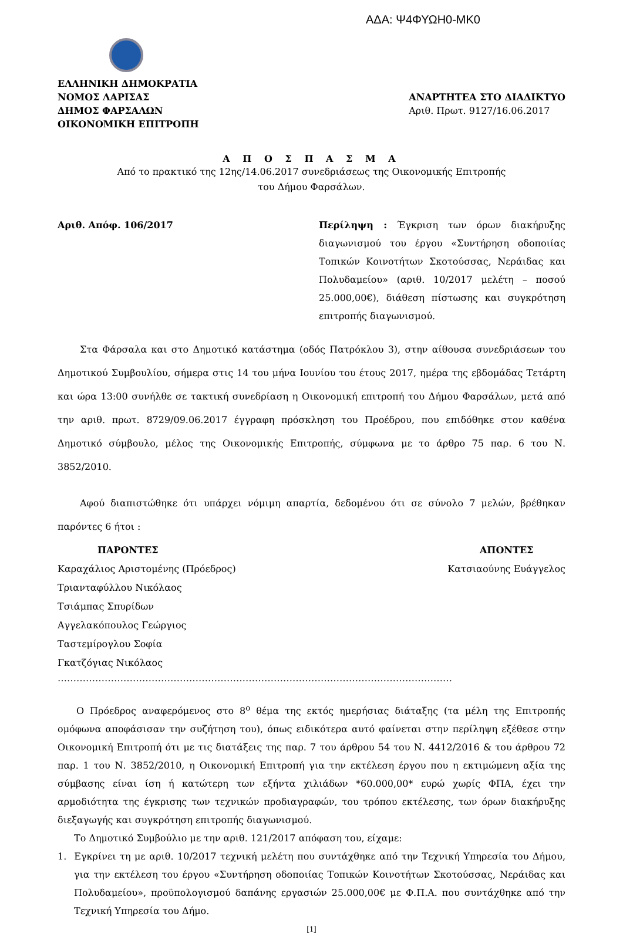ΑΔΑ: Ψ4ΦΥΩΗ0-ΜΚ0
ΕΛΛΗΝΙΚΗ ΔΗΜΟΚΡΑΤΙΑ
ΝΟΜΟΣ ΛΑΡΙΣΑΣ
ΔΗΜΟΣ ΦΑΡΣΑΛΩΝ
ΟΙΚΟΝΟΜΙΚΗ ΕΠΙΤΡΟΠΗ
ΑΝΑΡΤΗΤΕΑ ΣΤΟ ΔΙΑΔΙΚΤΥΟ
Αριθ. Πρωτ. 9127/16.06.2017
Α Π Ο Σ Π Α Σ Μ Α
Από το πρακτικό της 12ης/14.06.2017 συνεδριάσεως της Οικονομικής Επιτροπής
του Δήμου Φαρσάλων.
Αριθ. Απόφ. 106/2017 Περίληψη : Έγκριση των όρων διακήρυξης διαγωνισμού του έργου «Συντήρηση οδοποιίας Τοπικών Κοινοτήτων Σκοτούσσας, Νεράιδας και Πολυδαμείου» (αριθ. 10/2017 μελέτη – ποσού 25.000,00€), διάθεση πίστωσης και συγκρότηση επιτροπής διαγωνισμού.
Στα Φάρσαλα και στο Δημοτικό κατάστημα (οδός Πατρόκλου 3), στην αίθουσα συνεδριάσεων του Δημοτικού Συμβουλίου, σήμερα στις 14 του μήνα Ιουνίου του έτους 2017, ημέρα της εβδομάδας Τετάρτη και ώρα 13:00 συνήλθε σε τακτική συνεδρίαση η Οικονομική επιτροπή του Δήμου Φαρσάλων, μετά από την αριθ. πρωτ. 8729/09.06.2017 έγγραφη πρόσκληση του Προέδρου, που επιδόθηκε στον καθένα Δημοτικό σύμβουλο, μέλος της Οικονομικής Επιτροπής, σύμφωνα με το άρθρο 75 παρ. 6 του Ν. 3852/2010.
Αφού διαπιστώθηκε ότι υπάρχει νόμιμη απαρτία, δεδομένου ότι σε σύνολο 7 μελών, βρέθηκαν παρόντες 6 ήτοι :
ΠΑΡΟΝΤΕΣ
Καραχάλιος Αριστομένης (Πρόεδρος)
Τριανταφύλλου Νικόλαος
Τσιάμπας Σπυρίδων
Αγγελακόπουλος Γεώργιος
Ταστεμίρογλου Σοφία
Γκατζόγιας Νικόλαος
ΑΠΟΝΤΕΣ
Κατσιαούνης Ευάγγελος
………………………………………………………………………………………………………………
Ο Πρόεδρος αναφερόμενος στο 8<sup>ο</sup> θέμα της εκτός ημερήσιας διάταξης (τα μέλη της Επιτροπής ομόφωνα αποφάσισαν την συζήτηση του), όπως ειδικότερα αυτό φαίνεται στην περίληψη εξέθεσε στην Οικονομική Επιτροπή ότι με τις διατάξεις της παρ. 7 του άρθρου 54 του Ν. 4412/2016 & του άρθρου 72 παρ. 1 του Ν. 3852/2010, η Οικονομική Επιτροπή για την εκτέλεση έργου που η εκτιμώμενη αξία της σύμβασης είναι ίση ή κατώτερη των εξήντα χιλιάδων *60.000,00* ευρώ χωρίς ΦΠΑ, έχει την αρμοδιότητα της έγκρισης των τεχνικών προδιαγραφών, του τρόπου εκτέλεσης, των όρων διακήρυξης διεξαγωγής και συγκρότηση επιτροπής διαγωνισμού.
Το Δημοτικό Συμβούλιο με την αριθ. 121/2017 απόφαση του, είχαμε:
1. Εγκρίνει τη με αριθ. 10/2017 τεχνική μελέτη που συντάχθηκε από την Τεχνική Υπηρεσία του Δήμου, για την εκτέλεση του έργου «Συντήρηση οδοποιίας Τοπικών Κοινοτήτων Σκοτούσσας, Νεράιδας και Πολυδαμείου», προϋπολογισμού δαπάνης εργασιών 25.000,00€ με Φ.Π.Α. που συντάχθηκε από την Τεχνική Υπηρεσία του Δήμο.
[1]